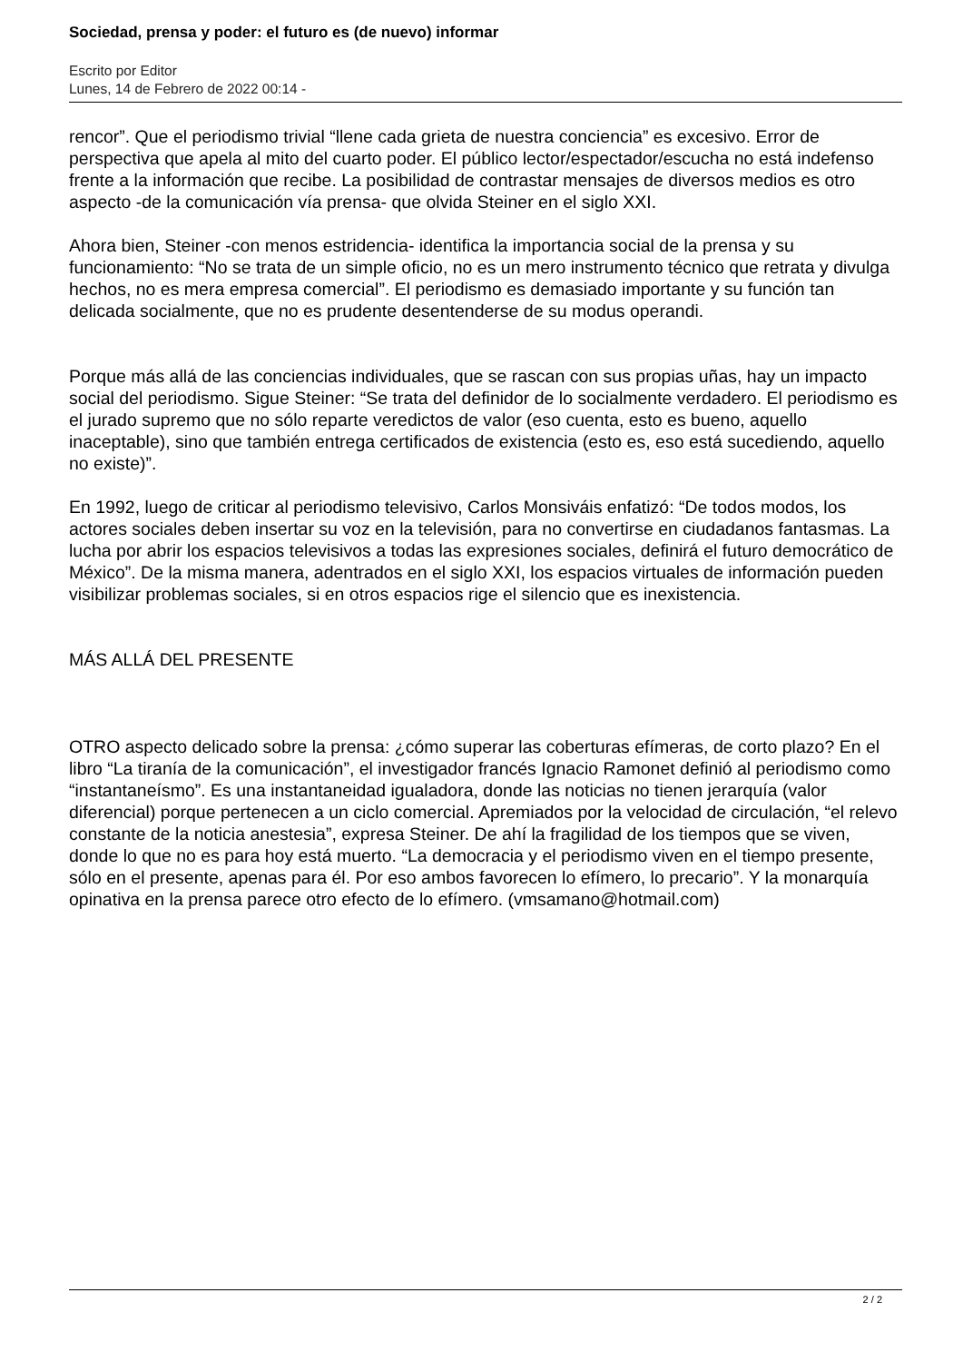Sociedad, prensa y poder: el futuro es (de nuevo) informar
Escrito por Editor
Lunes, 14 de Febrero de 2022 00:14 -
rencor”. Que el periodismo trivial “llene cada grieta de nuestra conciencia” es excesivo. Error de perspectiva que apela al mito del cuarto poder. El público lector/espectador/escucha no está indefenso frente a la información que recibe. La posibilidad de contrastar mensajes de diversos medios es otro aspecto -de la comunicación vía prensa- que olvida Steiner en el siglo XXI.
Ahora bien, Steiner -con menos estridencia- identifica la importancia social de la prensa y su funcionamiento: “No se trata de un simple oficio, no es un mero instrumento técnico que retrata y divulga hechos, no es mera empresa comercial”. El periodismo es demasiado importante y su función tan delicada socialmente, que no es prudente desentenderse de su modus operandi.
Porque más allá de las conciencias individuales, que se rascan con sus propias uñas, hay un impacto social del periodismo. Sigue Steiner: “Se trata del definidor de lo socialmente verdadero. El periodismo es el jurado supremo que no sólo reparte veredictos de valor (eso cuenta, esto es bueno, aquello inaceptable), sino que también entrega certificados de existencia (esto es, eso está sucediendo, aquello no existe)”.
En 1992, luego de criticar al periodismo televisivo, Carlos Monsiváis enfatizó: “De todos modos, los actores sociales deben insertar su voz en la televisión, para no convertirse en ciudadanos fantasmas. La lucha por abrir los espacios televisivos a todas las expresiones sociales, definirá el futuro democrático de México”. De la misma manera, adentrados en el siglo XXI, los espacios virtuales de información pueden visibilizar problemas sociales, si en otros espacios rige el silencio que es inexistencia.
MÁS ALLÁ DEL PRESENTE
OTRO aspecto delicado sobre la prensa: ¿cómo superar las coberturas efímeras, de corto plazo? En el libro “La tiranía de la comunicación”, el investigador francés Ignacio Ramonet definió al periodismo como “instantaneísmo”. Es una instantaneidad igualadora, donde las noticias no tienen jerarquía (valor diferencial) porque pertenecen a un ciclo comercial. Apremiados por la velocidad de circulación, “el relevo constante de la noticia anestesia”, expresa Steiner. De ahí la fragilidad de los tiempos que se viven, donde lo que no es para hoy está muerto. “La democracia y el periodismo viven en el tiempo presente, sólo en el presente, apenas para él. Por eso ambos favorecen lo efímero, lo precario”. Y la monarquía opinativa en la prensa parece otro efecto de lo efímero. (vmsamano@hotmail.com)
2 / 2